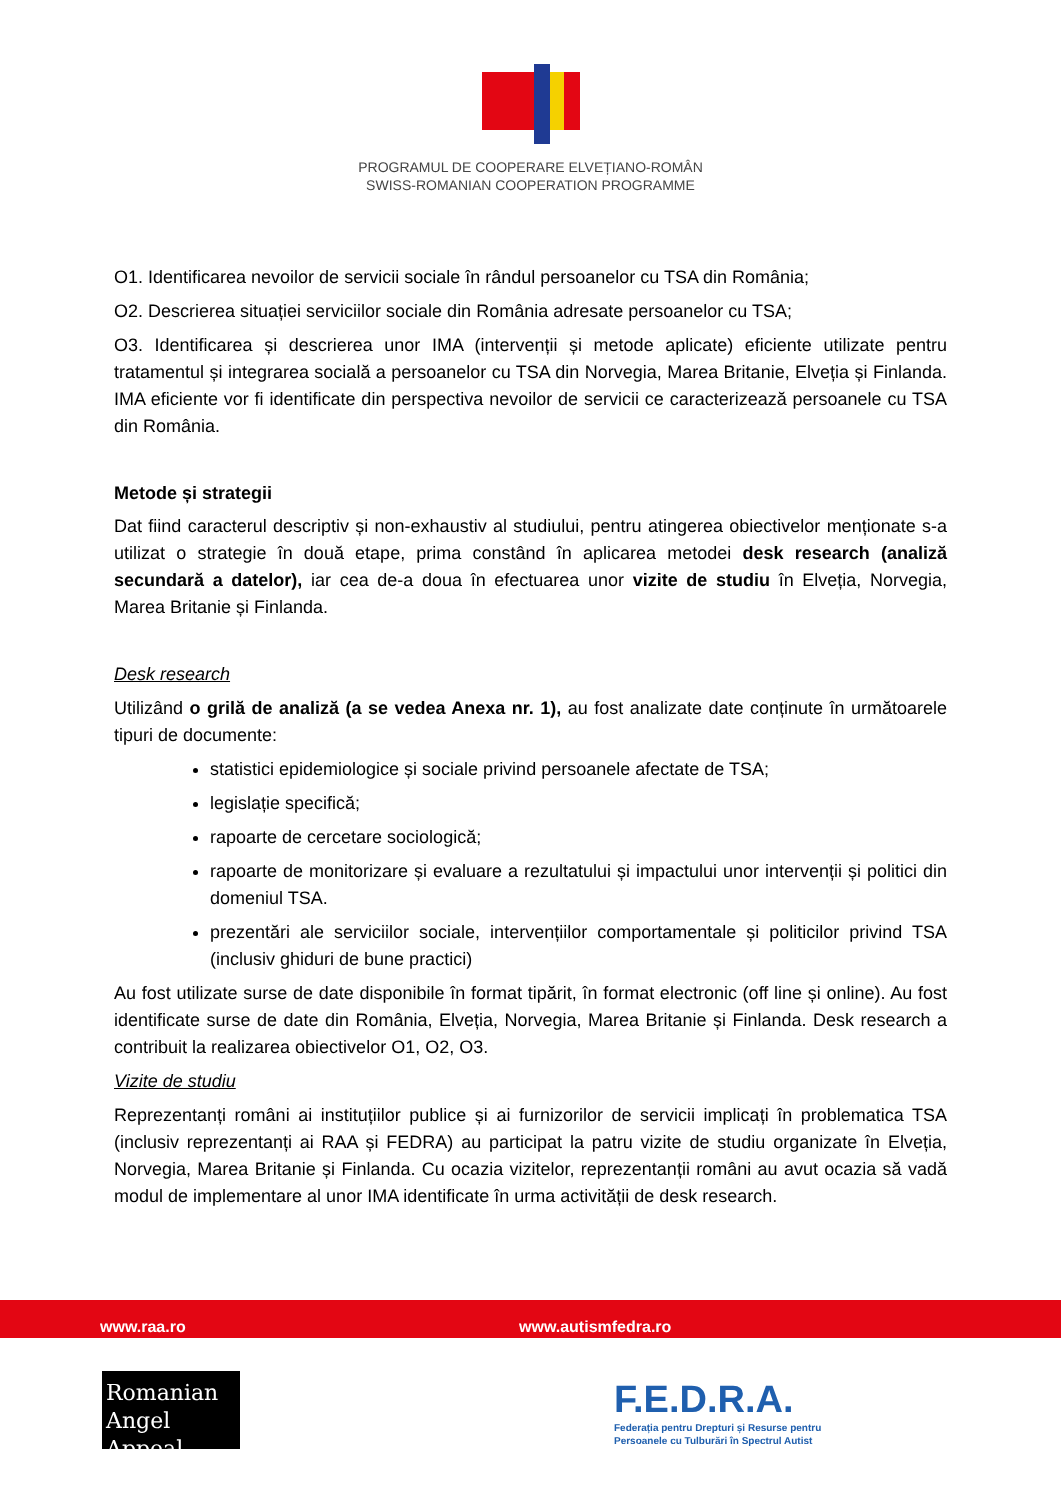PROGRAMUL DE COOPERARE ELVEȚIANO-ROMÂN
SWISS-ROMANIAN COOPERATION PROGRAMME
O1. Identificarea nevoilor de servicii sociale în rândul persoanelor cu TSA din România;
O2. Descrierea situației serviciilor sociale din România adresate persoanelor cu TSA;
O3. Identificarea și descrierea unor IMA (intervenții și metode aplicate) eficiente utilizate pentru tratamentul și integrarea socială a persoanelor cu TSA din Norvegia, Marea Britanie, Elveția și Finlanda. IMA eficiente vor fi identificate din perspectiva nevoilor de servicii ce caracterizează persoanele cu TSA din România.
Metode și strategii
Dat fiind caracterul descriptiv și non-exhaustiv al studiului, pentru atingerea obiectivelor menționate s-a utilizat o strategie în două etape, prima constând în aplicarea metodei desk research (analiză secundară a datelor), iar cea de-a doua în efectuarea unor vizite de studiu în Elveția, Norvegia, Marea Britanie și Finlanda.
Desk research
Utilizând o grilă de analiză (a se vedea Anexa nr. 1), au fost analizate date conținute în următoarele tipuri de documente:
statistici epidemiologice și sociale privind persoanele afectate de TSA;
legislație specifică;
rapoarte de cercetare sociologică;
rapoarte de monitorizare și evaluare a rezultatului și impactului unor intervenții și politici din domeniul TSA.
prezentări ale serviciilor sociale, intervențiilor comportamentale și politicilor privind TSA (inclusiv ghiduri de bune practici)
Au fost utilizate surse de date disponibile în format tipărit, în format electronic (off line și online). Au fost identificate surse de date din România, Elveția, Norvegia, Marea Britanie și Finlanda. Desk research a contribuit la realizarea obiectivelor O1, O2, O3.
Vizite de studiu
Reprezentanți români ai instituțiilor publice și ai furnizorilor de servicii implicați în problematica TSA (inclusiv reprezentanți ai RAA și FEDRA) au participat la patru vizite de studiu organizate în Elveția, Norvegia, Marea Britanie și Finlanda. Cu ocazia vizitelor, reprezentanții români au avut ocazia să vadă modul de implementare al unor IMA identificate în urma activității de desk research.
www.raa.ro www.autismfedra.ro
Romanian
Angel Appeal
F.E.D.R.A.
Federația pentru Drepturi și Resurse pentru
Persoanele cu Tulburări în Spectrul Autist